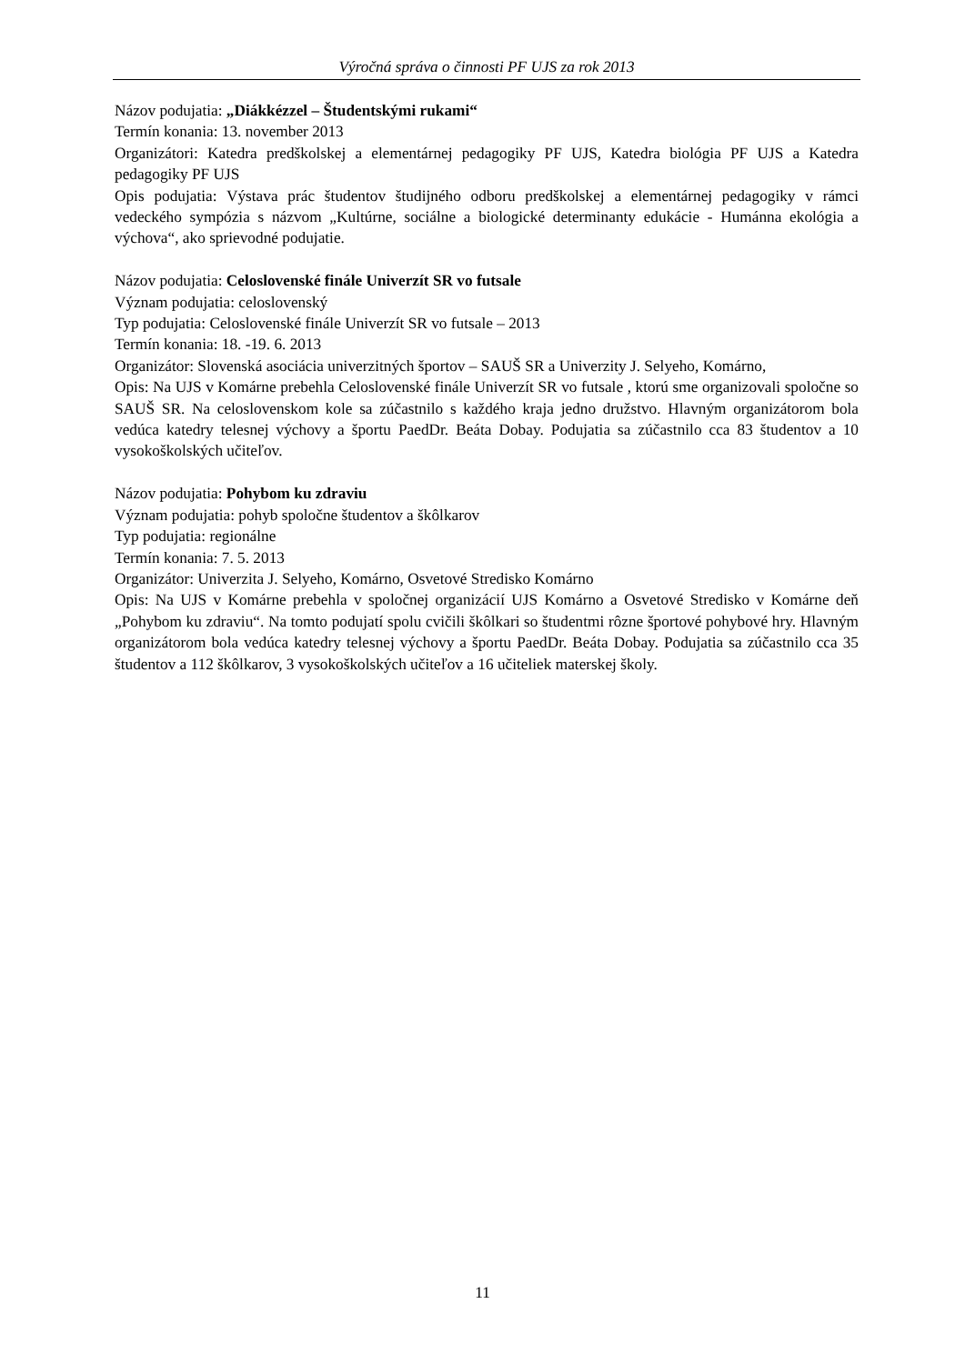Výročná správa o činnosti PF UJS za rok 2013
Názov podujatia: „Diákkézzel – Študentskými rukami“
Termín konania: 13. november 2013
Organizátori: Katedra predškolskej a elementárnej pedagogiky PF UJS, Katedra biológia PF UJS a Katedra pedagogiky PF UJS
Opis podujatia: Výstava prác študentov študijného odboru predškolskej a elementárnej pedagogiky v rámci vedeckého sympózia s názvom „Kultúrne, sociálne a biologické determinanty edukácie - Humánna ekológia a výchova“, ako sprievodné podujatie.
Názov podujatia: Celoslovenské finále Univerzít SR vo futsale
Význam podujatia: celoslovenský
Typ podujatia: Celoslovenské finále Univerzít SR vo futsale – 2013
Termín konania: 18. -19. 6. 2013
Organizátor: Slovenská asociácia univerzitných športov – SAUŠ SR a Univerzity J. Selyeho, Komárno,
Opis: Na UJS v Komárne prebehla Celoslovenské finále Univerzít SR vo futsale , ktorú sme organizovali spoločne so SAUŠ SR. Na celoslovenskom kole sa zúčastnilo s každého kraja jedno družstvo. Hlavným organizátorom bola vedúca katedry telesnej výchovy a športu PaedDr. Beáta Dobay. Podujatia sa zúčastnilo cca 83 študentov a 10 vysokoškolských učiteľov.
Názov podujatia: Pohybom ku zdraviu
Význam podujatia: pohyb spoločne študentov a škôlkarov
Typ podujatia: regionálne
Termín konania: 7. 5. 2013
Organizátor: Univerzita J. Selyeho, Komárno, Osvetové Stredisko Komárno
Opis: Na UJS v Komárne prebehla v spoločnej organizácií UJS Komárno a Osvetové Stredisko v Komárne deň „Pohybom ku zdraviu“. Na tomto podujatí spolu cvičili škôlkari so študentmi rôzne športové pohybové hry. Hlavným organizátorom bola vedúca katedry telesnej výchovy a športu PaedDr. Beáta Dobay. Podujatia sa zúčastnilo cca 35 študentov a 112 škôlkarov, 3 vysokoškolských učiteľov a 16 učiteliek materskej školy.
11